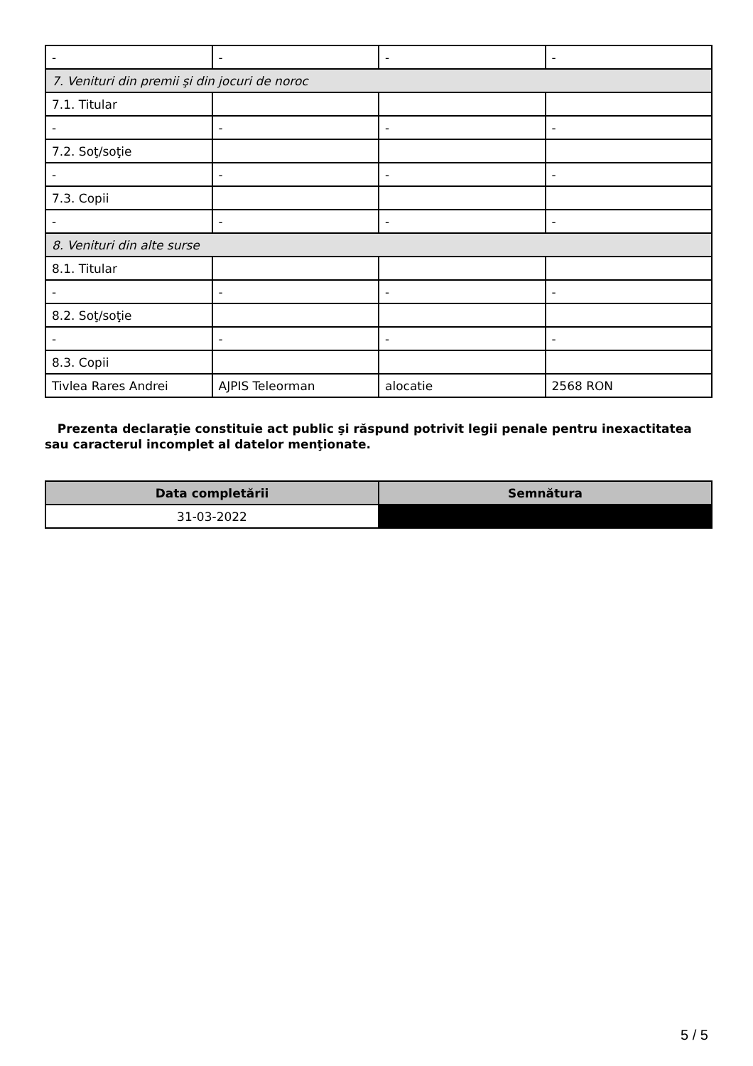| - | - | - | - |
| 7. Venituri din premii şi din jocuri de noroc | | | |
| 7.1. Titular | | | |
| - | - | - | - |
| 7.2. Soţ/soţie | | | |
| - | - | - | - |
| 7.3. Copii | | | |
| - | - | - | - |
| 8. Venituri din alte surse | | | |
| 8.1. Titular | | | |
| - | - | - | - |
| 8.2. Soţ/soţie | | | |
| - | - | - | - |
| 8.3. Copii | | | |
| Tivlea Rares Andrei | AJPIS Teleorman | alocatie | 2568 RON |
Prezenta declaraţie constituie act public şi răspund potrivit legii penale pentru inexactitatea sau caracterul incomplet al datelor menţionate.
| Data completării | Semnătura |
| --- | --- |
| 31-03-2022 | |
5 / 5